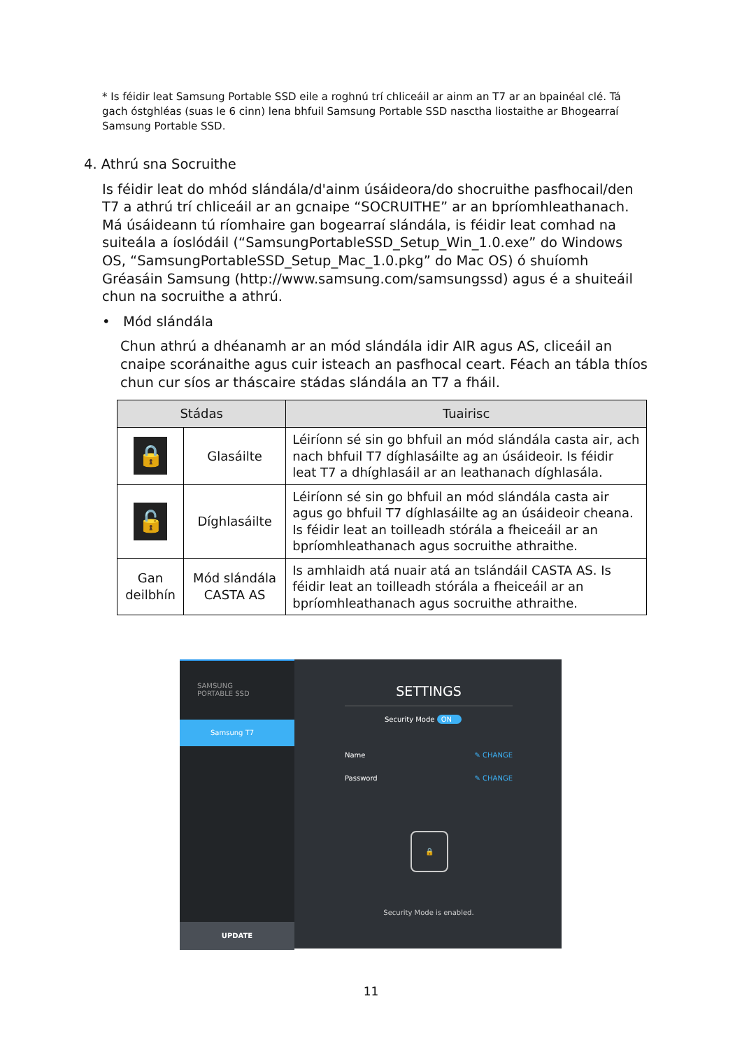* Is féidir leat Samsung Portable SSD eile a roghnú trí chliceáil ar ainm an T7 ar an bpainéal clé. Tá gach óstghléas (suas le 6 cinn) lena bhfuil Samsung Portable SSD nasctha liostaithe ar Bhogearraí Samsung Portable SSD.
4. Athrú sna Socruithe
Is féidir leat do mhód slándála/d'ainm úsáideora/do shocruithe pasfhocail/den T7 a athrú trí chliceáil ar an gcnaipe “SOCRUITHE” ar an bpríomhleathanach. Má úsáideann tú ríomhaire gan bogearraí slándála, is féidir leat comhad na suiteála a íoslódáil (“SamsungPortableSSD_Setup_Win_1.0.exe” do Windows OS, “SamsungPortableSSD_Setup_Mac_1.0.pkg” do Mac OS) ó shuíomh Gréasáin Samsung (http://www.samsung.com/samsungssd) agus é a shuiteáil chun na socruithe a athrú.
• Mód slándála
Chun athrú a dhéanamh ar an mód slándála idir AIR agus AS, cliceáil an cnaipe scoránaithe agus cuir isteach an pasfhocal ceart. Féach an tábla thíos chun cur síos ar tháscaire stádas slándála an T7 a fháil.
| Stádas | | Tuairisc |
| --- | --- | --- |
| 🔒 | Glasáilte | Léiríonn sé sin go bhfuil an mód slándála casta air, ach nach bhfuil T7 díghlasáilte ag an úsáideoir. Is féidir leat T7 a dhíghlasáil ar an leathanach díghlasála. |
| 🔓 | Díghlasáilte | Léiríonn sé sin go bhfuil an mód slándála casta air agus go bhfuil T7 díghlasáilte ag an úsáideoir cheana. Is féidir leat an toilleadh stórála a fheiceáil ar an bpríomhleathanach agus socruithe athraithe. |
| Gan deilbhín | Mód slándála CASTA AS | Is amhlaidh atá nuair atá an tslándáil CASTA AS. Is féidir leat an toilleadh stórála a fheiceáil ar an bpríomhleathanach agus socruithe athraithe. |
SAMSUNG
PORTABLE SSD
Samsung T7
UPDATE
SETTINGS
Security Mode ON
Name ✎ CHANGE
Password ✎ CHANGE
🔒
Security Mode is enabled.
11